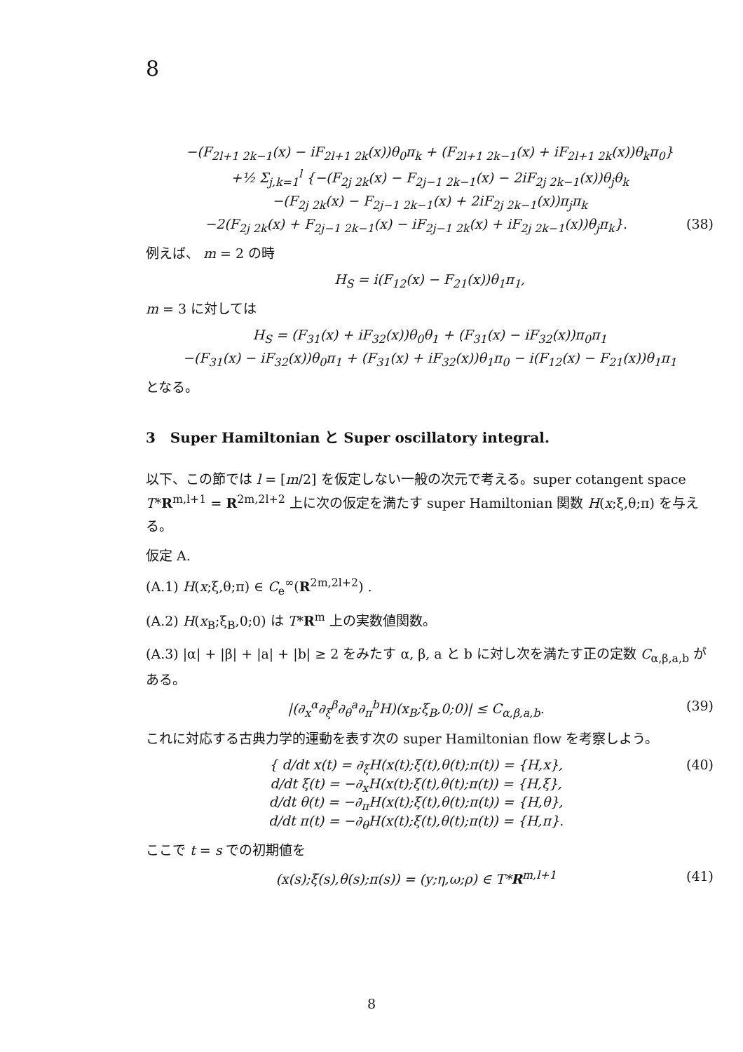8
−(F<sub>2l+1 2k−1</sub>(x) − iF<sub>2l+1 2k</sub>(x))θ<sub>0</sub>π<sub>k</sub> + (F<sub>2l+1 2k−1</sub>(x) + iF<sub>2l+1 2k</sub>(x))θ<sub>k</sub>π<sub>0</sub>}
+½ Σ<sub>j,k=1</sub><sup>l</sup> {−(F<sub>2j 2k</sub>(x) − F<sub>2j−1 2k−1</sub>(x) − 2iF<sub>2j 2k−1</sub>(x))θ<sub>j</sub>θ<sub>k</sub>
−(F<sub>2j 2k</sub>(x) − F<sub>2j−1 2k−1</sub>(x) + 2iF<sub>2j 2k−1</sub>(x))π<sub>j</sub>π<sub>k</sub>
−2(F<sub>2j 2k</sub>(x) + F<sub>2j−1 2k−1</sub>(x) − iF<sub>2j−1 2k</sub>(x) + iF<sub>2j 2k−1</sub>(x))θ<sub>j</sub>π<sub>k</sub>}. (38)
例えば、 m = 2 の時
H<sub>S</sub> = i(F<sub>12</sub>(x) − F<sub>21</sub>(x))θ<sub>1</sub>π<sub>1</sub>,
m = 3 に対しては
H<sub>S</sub> = (F<sub>31</sub>(x) + iF<sub>32</sub>(x))θ<sub>0</sub>θ<sub>1</sub> + (F<sub>31</sub>(x) − iF<sub>32</sub>(x))π<sub>0</sub>π<sub>1</sub>
−(F<sub>31</sub>(x) − iF<sub>32</sub>(x))θ<sub>0</sub>π<sub>1</sub> + (F<sub>31</sub>(x) + iF<sub>32</sub>(x))θ<sub>1</sub>π<sub>0</sub> − i(F<sub>12</sub>(x) − F<sub>21</sub>(x))θ<sub>1</sub>π<sub>1</sub>
となる。
3 Super Hamiltonian と Super oscillatory integral.
以下、この節では l = [m/2] を仮定しない一般の次元で考える。super cotangent space T*R<sup>m,l+1</sup> = R<sup>2m,2l+2</sup> 上に次の仮定を満たす super Hamiltonian 関数 H(x;ξ,θ;π) を与える。
仮定 A.
(A.1) H(x;ξ,θ;π) ∈ C<sub>e</sub><sup>∞</sup>(R<sup>2m,2l+2</sup>) .
(A.2) H(x<sub>B</sub>;ξ<sub>B</sub>,0;0) は T*R<sup>m</sup> 上の実数値関数。
(A.3) |α| + |β| + |a| + |b| ≥ 2 をみたす α, β, a と b に対し次を満たす正の定数 C<sub>α,β,a,b</sub> がある。
|(∂<sub>x</sub><sup>α</sup>∂<sub>ξ</sub><sup>β</sup>∂<sub>θ</sub><sup>a</sup>∂<sub>π</sub><sup>b</sup>H)(x<sub>B</sub>;ξ<sub>B</sub>,0;0)| ≤ C<sub>α,β,a,b</sub>. (39)
これに対応する古典力学的運動を表す次の super Hamiltonian flow を考察しよう。
{ d/dt x(t) = ∂<sub>ξ</sub>H(x(t);ξ(t),θ(t);π(t)) = {H,x},
d/dt ξ(t) = −∂<sub>x</sub>H(x(t);ξ(t),θ(t);π(t)) = {H,ξ},
d/dt θ(t) = −∂<sub>π</sub>H(x(t);ξ(t),θ(t);π(t)) = {H,θ},
d/dt π(t) = −∂<sub>θ</sub>H(x(t);ξ(t),θ(t);π(t)) = {H,π}. (40)
ここで t = s での初期値を
(x(s);ξ(s),θ(s);π(s)) = (y;η,ω;ρ) ∈ T*R<sup>m,l+1</sup> (41)
8